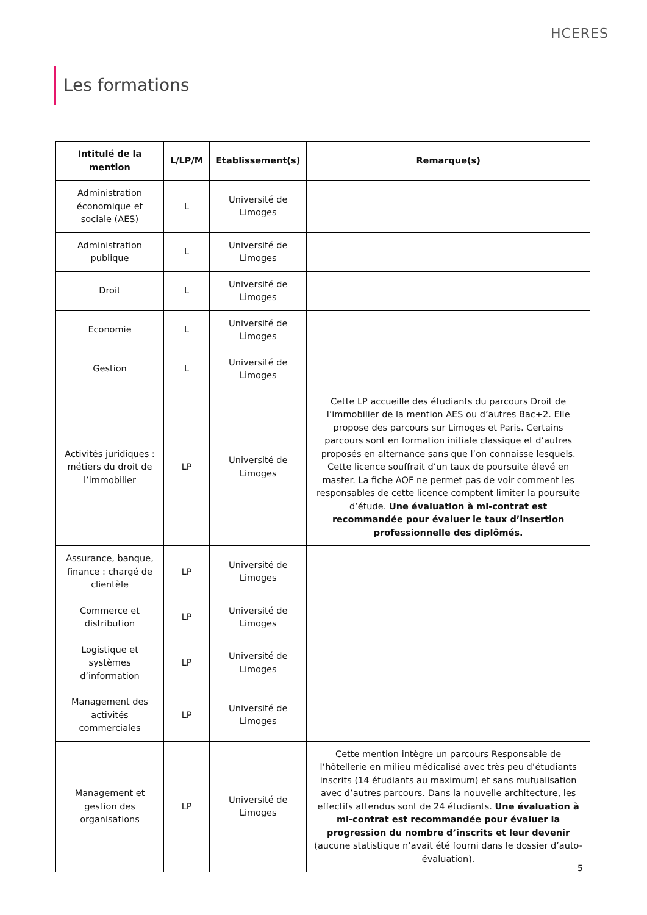HCERES
Les formations
| Intitulé de la mention | L/LP/M | Etablissement(s) | Remarque(s) |
| --- | --- | --- | --- |
| Administration économique et sociale (AES) | L | Université de Limoges | |
| Administration publique | L | Université de Limoges | |
| Droit | L | Université de Limoges | |
| Economie | L | Université de Limoges | |
| Gestion | L | Université de Limoges | |
| Activités juridiques : métiers du droit de l’immobilier | LP | Université de Limoges | Cette LP accueille des étudiants du parcours Droit de l’immobilier de la mention AES ou d’autres Bac+2. Elle propose des parcours sur Limoges et Paris. Certains parcours sont en formation initiale classique et d’autres proposés en alternance sans que l’on connaisse lesquels. Cette licence souffrait d’un taux de poursuite élevé en master. La fiche AOF ne permet pas de voir comment les responsables de cette licence comptent limiter la poursuite d’étude. Une évaluation à mi-contrat est recommandée pour évaluer le taux d’insertion professionnelle des diplômés. |
| Assurance, banque, finance : chargé de clientèle | LP | Université de Limoges | |
| Commerce et distribution | LP | Université de Limoges | |
| Logistique et systèmes d’information | LP | Université de Limoges | |
| Management des activités commerciales | LP | Université de Limoges | |
| Management et gestion des organisations | LP | Université de Limoges | Cette mention intègre un parcours Responsable de l’hôtellerie en milieu médicalisé avec très peu d’étudiants inscrits (14 étudiants au maximum) et sans mutualisation avec d’autres parcours. Dans la nouvelle architecture, les effectifs attendus sont de 24 étudiants. Une évaluation à mi-contrat est recommandée pour évaluer la progression du nombre d’inscrits et leur devenir (aucune statistique n’avait été fourni dans le dossier d’auto-évaluation). |
5